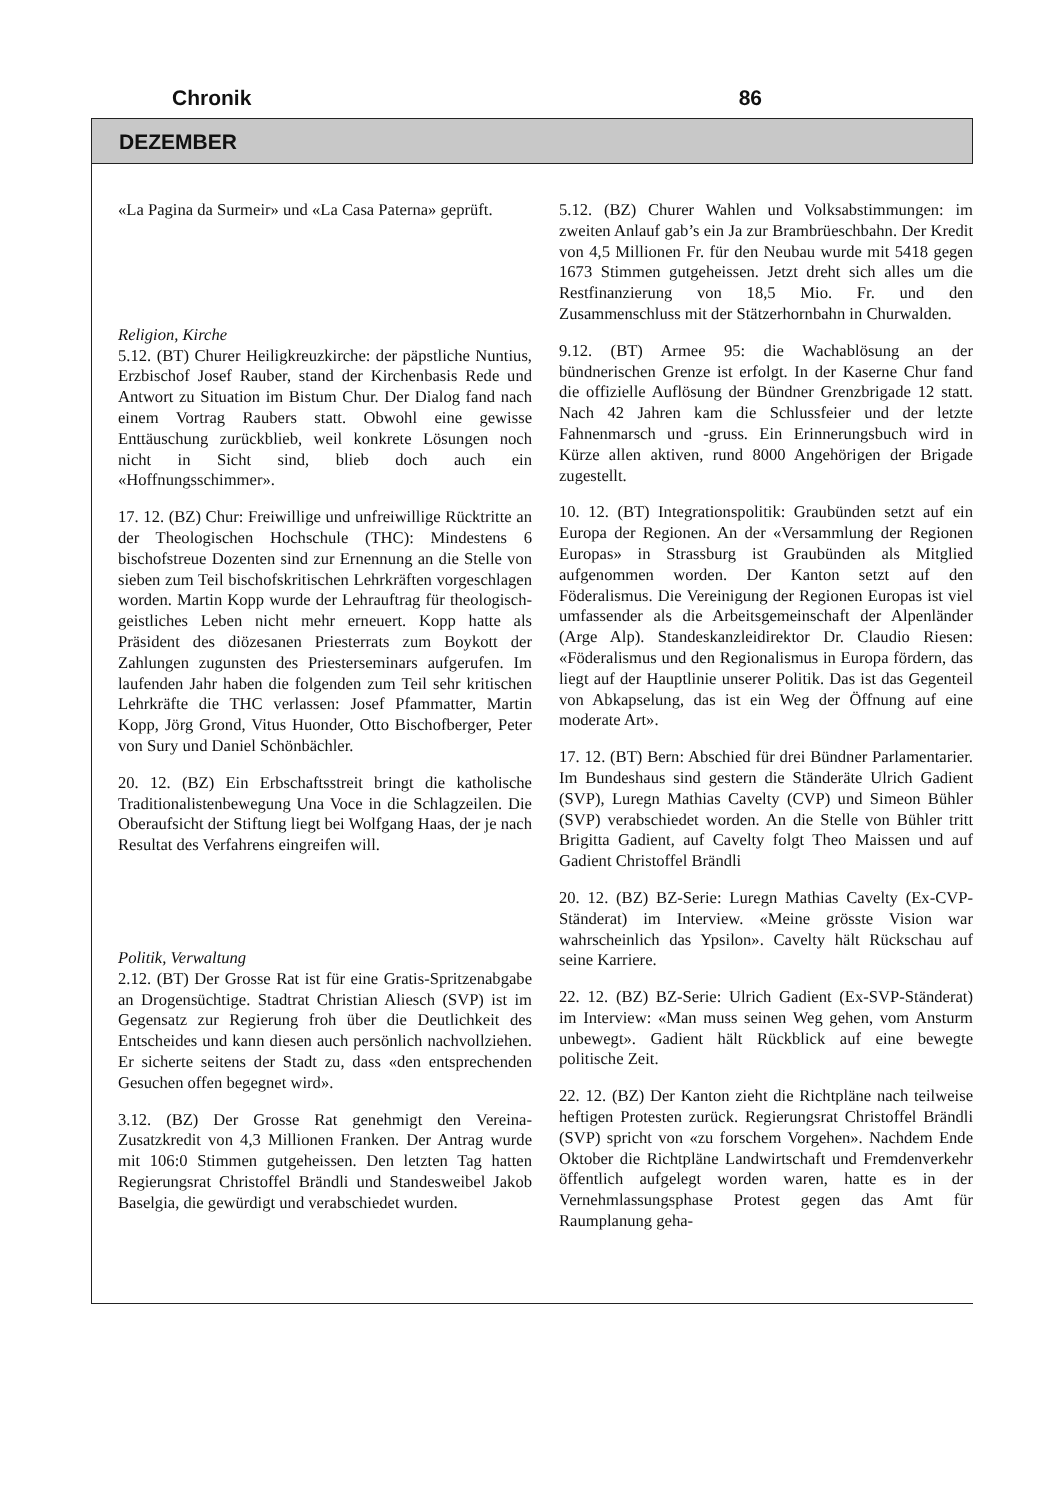Chronik 86
DEZEMBER
«La Pagina da Surmeir» und «La Casa Paterna» geprüft.
Religion, Kirche
5.12. (BT) Churer Heiligkreuzkirche: der päpstliche Nuntius, Erzbischof Josef Rauber, stand der Kirchenbasis Rede und Antwort zu Situation im Bistum Chur. Der Dialog fand nach einem Vortrag Raubers statt. Obwohl eine gewisse Enttäuschung zurückblieb, weil konkrete Lösungen noch nicht in Sicht sind, blieb doch auch ein «Hoffnungsschimmer».
17. 12. (BZ) Chur: Freiwillige und unfreiwillige Rücktritte an der Theologischen Hochschule (THC): Mindestens 6 bischofstreue Dozenten sind zur Ernennung an die Stelle von sieben zum Teil bischofskritischen Lehrkräften vorgeschlagen worden. Martin Kopp wurde der Lehrauftrag für theologisch-geistliches Leben nicht mehr erneuert. Kopp hatte als Präsident des diözesanen Priesterrats zum Boykott der Zahlungen zugunsten des Priesterseminars aufgerufen. Im laufenden Jahr haben die folgenden zum Teil sehr kritischen Lehrkräfte die THC verlassen: Josef Pfammatter, Martin Kopp, Jörg Grond, Vitus Huonder, Otto Bischofberger, Peter von Sury und Daniel Schönbächler.
20. 12. (BZ) Ein Erbschaftsstreit bringt die katholische Traditionalistenbewegung Una Voce in die Schlagzeilen. Die Oberaufsicht der Stiftung liegt bei Wolfgang Haas, der je nach Resultat des Verfahrens eingreifen will.
Politik, Verwaltung
2.12. (BT) Der Grosse Rat ist für eine Gratis-Spritzenabgabe an Drogensüchtige. Stadtrat Christian Aliesch (SVP) ist im Gegensatz zur Regierung froh über die Deutlichkeit des Entscheides und kann diesen auch persönlich nachvollziehen. Er sicherte seitens der Stadt zu, dass «den entsprechenden Gesuchen offen begegnet wird».
3.12. (BZ) Der Grosse Rat genehmigt den Vereina-Zusatzkredit von 4,3 Millionen Franken. Der Antrag wurde mit 106:0 Stimmen gutgeheissen. Den letzten Tag hatten Regierungsrat Christoffel Brändli und Standesweibel Jakob Baselgia, die gewürdigt und verabschiedet wurden.
5.12. (BZ) Churer Wahlen und Volksabstimmungen: im zweiten Anlauf gab’s ein Ja zur Brambrüeschbahn. Der Kredit von 4,5 Millionen Fr. für den Neubau wurde mit 5418 gegen 1673 Stimmen gutgeheissen. Jetzt dreht sich alles um die Restfinanzierung von 18,5 Mio. Fr. und den Zusammenschluss mit der Stätzerhornbahn in Churwalden.
9.12. (BT) Armee 95: die Wachablösung an der bündnerischen Grenze ist erfolgt. In der Kaserne Chur fand die offizielle Auflösung der Bündner Grenzbrigade 12 statt. Nach 42 Jahren kam die Schlussfeier und der letzte Fahnenmarsch und -gruss. Ein Erinnerungsbuch wird in Kürze allen aktiven, rund 8000 Angehörigen der Brigade zugestellt.
10. 12. (BT) Integrationspolitik: Graubünden setzt auf ein Europa der Regionen. An der «Versammlung der Regionen Europas» in Strassburg ist Graubünden als Mitglied aufgenommen worden. Der Kanton setzt auf den Föderalismus. Die Vereinigung der Regionen Europas ist viel umfassender als die Arbeitsgemeinschaft der Alpenländer (Arge Alp). Standeskanzleidirektor Dr. Claudio Riesen: «Föderalismus und den Regionalismus in Europa fördern, das liegt auf der Hauptlinie unserer Politik. Das ist das Gegenteil von Abkapselung, das ist ein Weg der Öffnung auf eine moderate Art».
17. 12. (BT) Bern: Abschied für drei Bündner Parlamentarier. Im Bundeshaus sind gestern die Ständeräte Ulrich Gadient (SVP), Luregn Mathias Cavelty (CVP) und Simeon Bühler (SVP) verabschiedet worden. An die Stelle von Bühler tritt Brigitta Gadient, auf Cavelty folgt Theo Maissen und auf Gadient Christoffel Brändli
20. 12. (BZ) BZ-Serie: Luregn Mathias Cavelty (Ex-CVP-Ständerat) im Interview. «Meine grösste Vision war wahrscheinlich das Ypsilon». Cavelty hält Rückschau auf seine Karriere.
22. 12. (BZ) BZ-Serie: Ulrich Gadient (Ex-SVP-Ständerat) im Interview: «Man muss seinen Weg gehen, vom Ansturm unbewegt». Gadient hält Rückblick auf eine bewegte politische Zeit.
22. 12. (BZ) Der Kanton zieht die Richtpläne nach teilweise heftigen Protesten zurück. Regierungsrat Christoffel Brändli (SVP) spricht von «zu forschem Vorgehen». Nachdem Ende Oktober die Richtpläne Landwirtschaft und Fremdenverkehr öffentlich aufgelegt worden waren, hatte es in der Vernehmlassungsphase Protest gegen das Amt für Raumplanung geha-